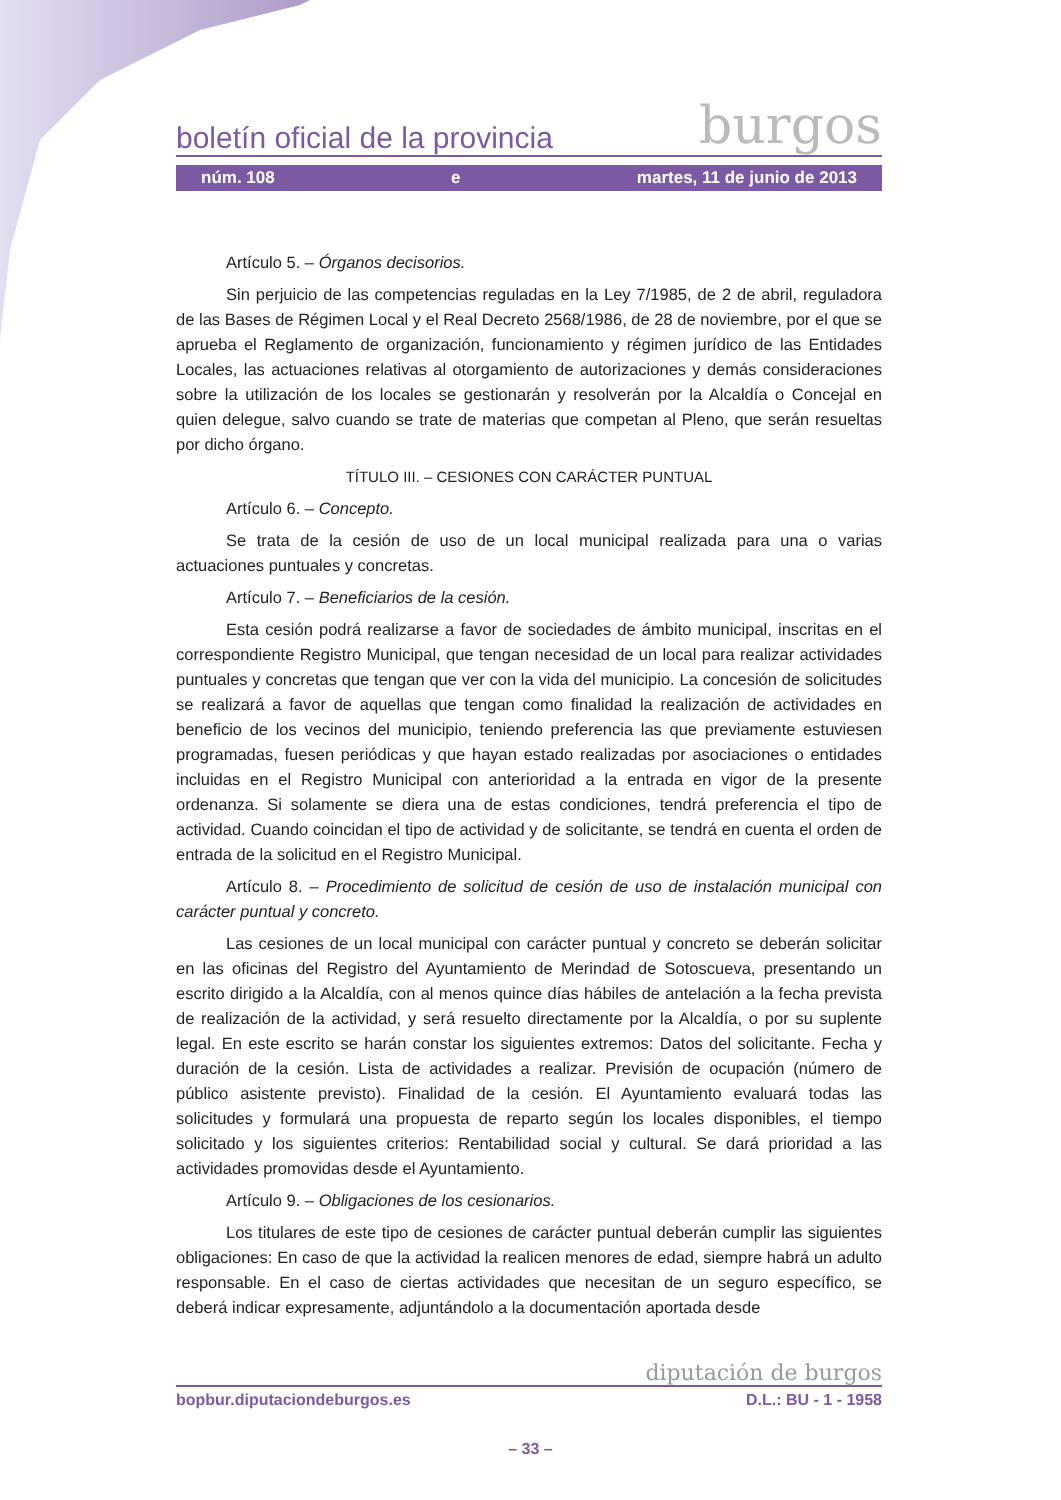boletín oficial de la provincia burgos
núm. 108 e martes, 11 de junio de 2013
Artículo 5. – Órganos decisorios.
Sin perjuicio de las competencias reguladas en la Ley 7/1985, de 2 de abril, reguladora de las Bases de Régimen Local y el Real Decreto 2568/1986, de 28 de noviembre, por el que se aprueba el Reglamento de organización, funcionamiento y régimen jurídico de las Entidades Locales, las actuaciones relativas al otorgamiento de autorizaciones y demás consideraciones sobre la utilización de los locales se gestionarán y resolverán por la Alcaldía o Concejal en quien delegue, salvo cuando se trate de materias que competan al Pleno, que serán resueltas por dicho órgano.
TÍTULO III. – CESIONES CON CARÁCTER PUNTUAL
Artículo 6. – Concepto.
Se trata de la cesión de uso de un local municipal realizada para una o varias actuaciones puntuales y concretas.
Artículo 7. – Beneficiarios de la cesión.
Esta cesión podrá realizarse a favor de sociedades de ámbito municipal, inscritas en el correspondiente Registro Municipal, que tengan necesidad de un local para realizar actividades puntuales y concretas que tengan que ver con la vida del municipio. La concesión de solicitudes se realizará a favor de aquellas que tengan como finalidad la realización de actividades en beneficio de los vecinos del municipio, teniendo preferencia las que previamente estuviesen programadas, fuesen periódicas y que hayan estado realizadas por asociaciones o entidades incluidas en el Registro Municipal con anterioridad a la entrada en vigor de la presente ordenanza. Si solamente se diera una de estas condiciones, tendrá preferencia el tipo de actividad. Cuando coincidan el tipo de actividad y de solicitante, se tendrá en cuenta el orden de entrada de la solicitud en el Registro Municipal.
Artículo 8. – Procedimiento de solicitud de cesión de uso de instalación municipal con carácter puntual y concreto.
Las cesiones de un local municipal con carácter puntual y concreto se deberán solicitar en las oficinas del Registro del Ayuntamiento de Merindad de Sotoscueva, presentando un escrito dirigido a la Alcaldía, con al menos quince días hábiles de antelación a la fecha prevista de realización de la actividad, y será resuelto directamente por la Alcaldía, o por su suplente legal. En este escrito se harán constar los siguientes extremos: Datos del solicitante. Fecha y duración de la cesión. Lista de actividades a realizar. Previsión de ocupación (número de público asistente previsto). Finalidad de la cesión. El Ayuntamiento evaluará todas las solicitudes y formulará una propuesta de reparto según los locales disponibles, el tiempo solicitado y los siguientes criterios: Rentabilidad social y cultural. Se dará prioridad a las actividades promovidas desde el Ayuntamiento.
Artículo 9. – Obligaciones de los cesionarios.
Los titulares de este tipo de cesiones de carácter puntual deberán cumplir las siguientes obligaciones: En caso de que la actividad la realicen menores de edad, siempre habrá un adulto responsable. En el caso de ciertas actividades que necesitan de un seguro específico, se deberá indicar expresamente, adjuntándolo a la documentación aportada desde
diputación de burgos
bopbur.diputaciondeburgos.es D.L.: BU - 1 - 1958
– 33 –